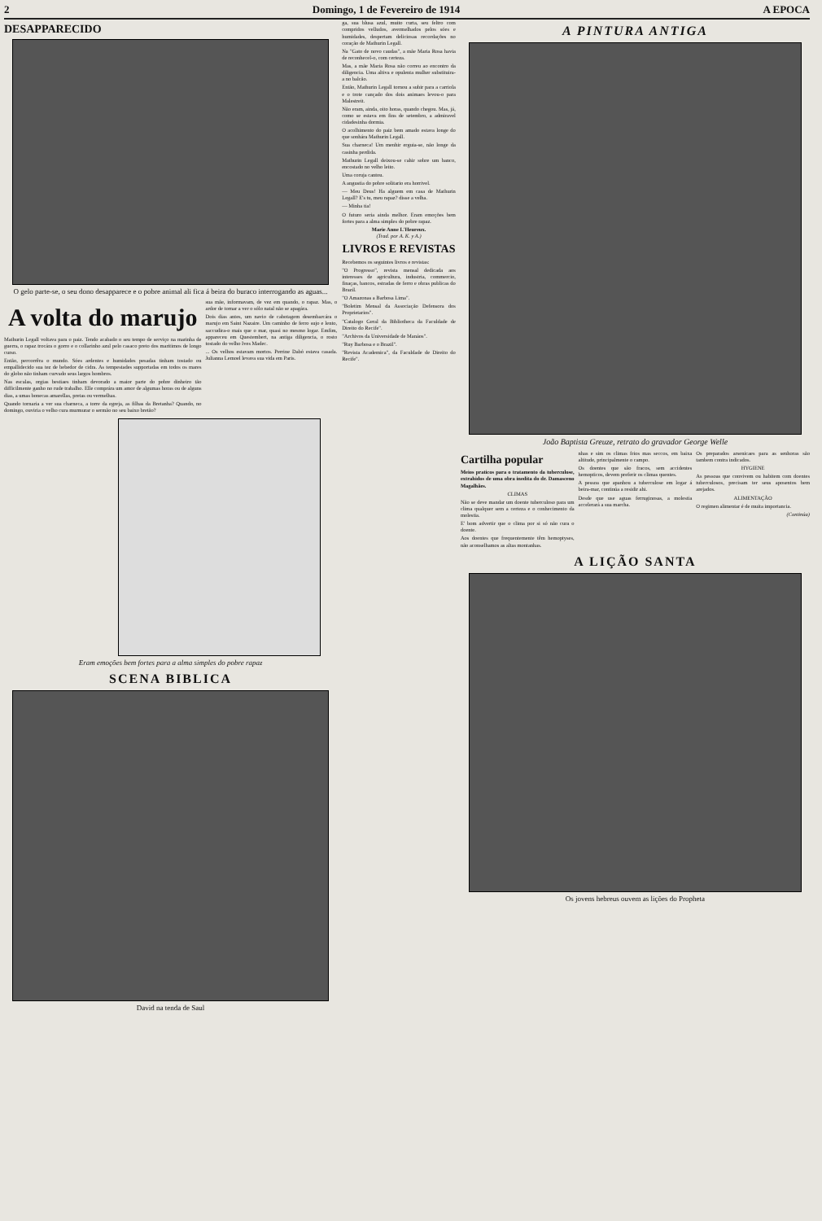2 Domingo, 1 de Fevereiro de 1914 A EPOCA
DESAPPARECIDO
O gelo parte-se, o seu dono desapparece e o pobre animal ali fica á beira do buraco interrogando as aguas...
A volta do marujo
Mathurin Legall voltava para o paiz. Tendo acabado o seu tempo de serviço na marinha de guerra, o rapaz trocára o gorro e o collarinho azul pelo casaco preto dos maritimos de longo curso.
Então, percorrêra o mundo. Sóes ardentes e humidades pesadas tinham tostado ou empallidecido sua tez de bebedor de cidra. As tempestades supportadas em todos os mares do globo não tinham curvado seus largos hombros.
Nas escalas, orgias bestiaes tinham devorado a maior parte do pobre dinheiro tão difficilmente ganho no rude trabalho. Elle comprára um amor de algumas horas ou de alguns dias, a umas bonecas amarellas, pretas ou vermelhas.
Quando tornaria a ver sua charneca, a torre da egreja, as filhas da Bretanha? Quando, no domingo, ouviria o velho cura murmurar o sermão no seu baixo bretão?
sua mãe, informavam, de vez em quando, o rapaz. Mas, o ardor de tornar a ver o sólo natal não se apagára.
Dois dias antes, um navio de cabotagem desembarcára o marujo em Saint Nazaire. Um caminho de ferro sujo e lento, saccudira-o mais que o mar, quasi no mesmo logar. Emfim, appareceu em Questembert, na antiga diligencia, o rosto tostado do velho Ives Madec.
... Os velhos estavam mortos. Perrine Dabó estava casada. Julianna Lemoel levava sua vida em Paris.
Eram emoções bem fortes para a alma simples do pobre rapaz
SCENA BIBLICA
David na tenda de Saul
ga, sua blusa azul, muito curta, seu feltro com compridos velludos, avermelhados pelos sóes e humidades, despertam deliciosas recordações no coração de Mathurin Legall.
Na "Gato de novo caudas", a mãe Maria Rosa havia de reconhecel-o, com certeza.
Mas, a mãe Maria Rosa não correu ao encontro da diligencia. Uma altiva e opulenta mulher substituira-a no balcão.
Então, Mathurin Legall tornou a subir para a carriola e o trote cançado dos dois animaes levou-o para Malestreit.
Não eram, ainda, oito horas, quando chegou. Mas, já, como se estava em fins de setembro, a admiravel cidadesinha dormia.
O acolhimento do paiz bem amado estava longe do que sonhára Mathurin Legall.
Sua charneca! Um menhir erguia-se, não longe da casinha perdida.
Mathurin Legall deixou-se cahir sobre um banco, encostado no velho leito.
Uma coruja cantou.
A angustia do pobre solitario era horrivel.
— Meu Deus! Ha alguem em casa de Mathurin Legall? E's tu, meu rapaz? disse a velha.
— Minha tia!
O futuro seria ainda melhor. Eram emoções bem fortes para a alma simples do pobre rapaz.
Marie Anne L'Heureux.
(Trad. por A. K. y A.)
LIVROS E REVISTAS
Recebemos os seguintes livros e revistas:
"O Progresso", revista mensal dedicada aos interesses de agricultura, industria, commercio, finaças, bancos, estradas de ferro e obras publicas do Brazil.
"O Amazonas a Barbosa Lima".
"Boletim Mensal da Associação Defensora dos Proprietarios".
"Catalogo Geral da Bibliotheca da Faculdade de Direito do Recife".
"Archivos da Universidade de Manáos".
"Ruy Barbosa e o Brazil".
"Revista Academica", da Faculdade de Direito do Recife".
A PINTURA ANTIGA
João Baptista Greuze, retrato do gravador George Welle
Cartilha popular
Meios praticos para o tratamento da tuberculose, extrahidos de uma obra inedita do dr. Damasceno Magalhães.
CLIMAS
Não se deve mandar um doente tuberculoso para um clima qualquer sem a certeza e o conhecimento da molestia.
E' bom advertir que o clima por si só não cura o doente.
Aos doentes que frequentemente têm hemoptyses, não aconselhamos as altas montanhas.
nhas e sim os climas frios mas seccos, em baixa altitude, principalmente o campo.
Os doentes que são fracos, sem accidentes hemopticos, devem preferir os climas quentes.
A pessoa que apanhou a tuberculose em logar á beira-mar, continúa a residir ahi.
Desde que use aguas ferruginosas, a molestia accelerará a sua marcha.
Os preparados arsenicaes para as senhoras são tambem contra indicados.
HYGIENE
As pessoas que convivem ou habitem com doentes tuberculosos, precisam ter seus aposentos bem arejados.
ALIMENTAÇÃO
O regimen alimentar é de muita importancia.
(Continúa)
A LIÇÃO SANTA
Os jovens hebreus ouvem as lições do Propheta